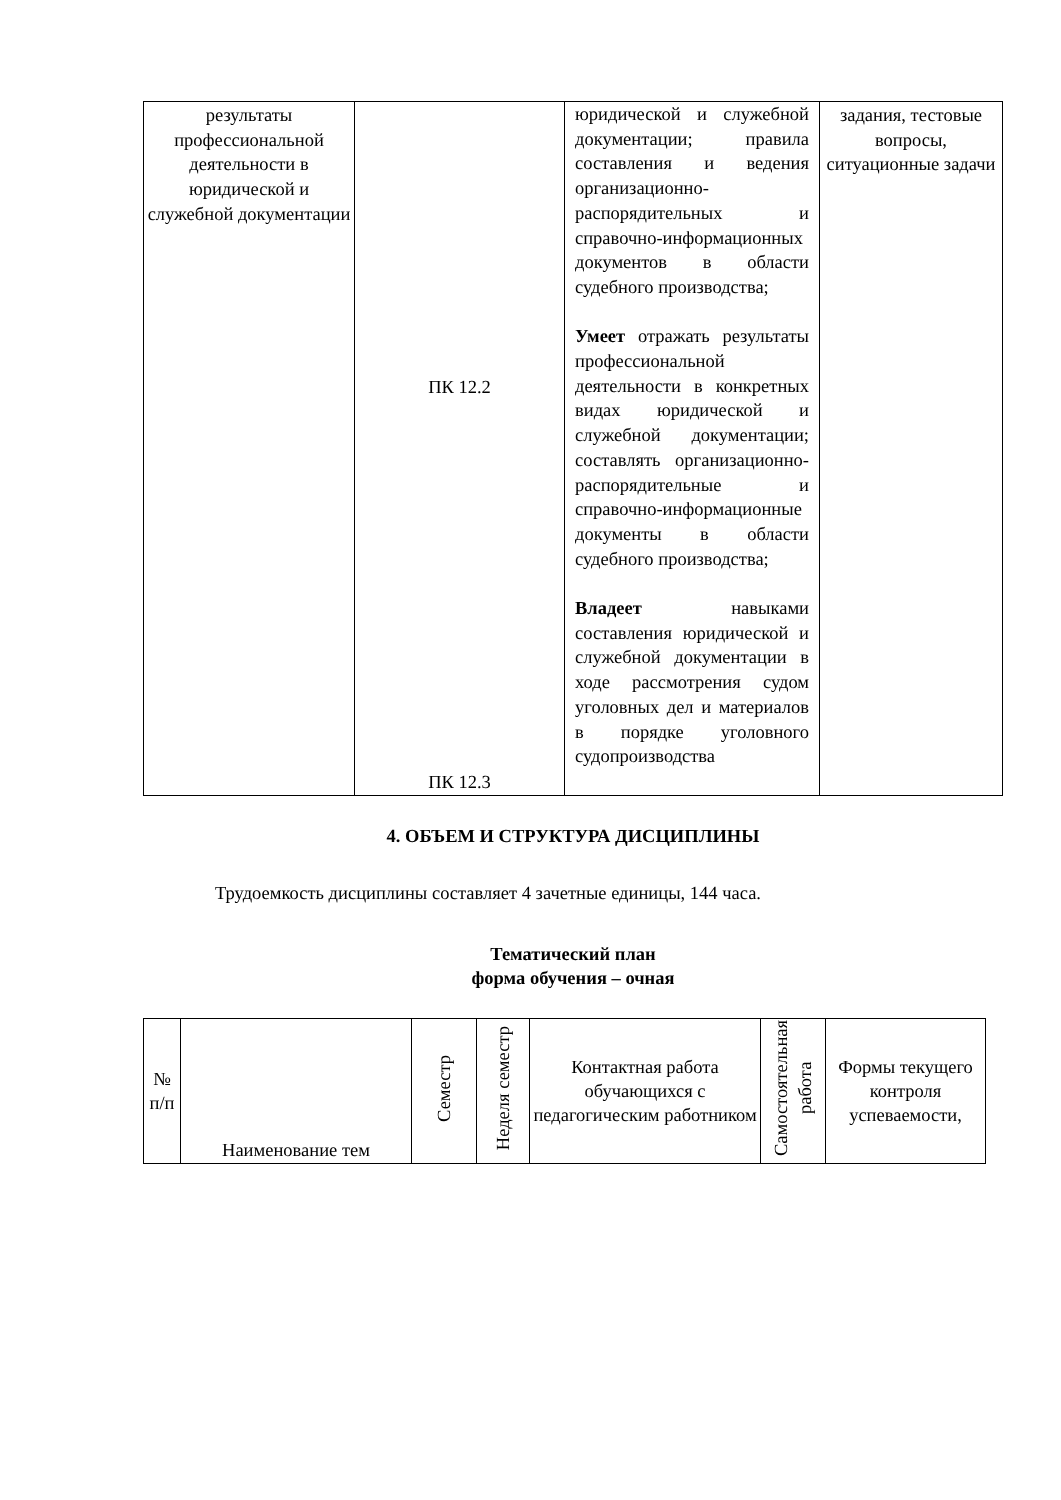| результаты профессиональной деятельности в юридической и служебной документации | ПК 12.2 ПК 12.3 | юридической и служебной документации; правила составления и ведения организационно-распорядительных и справочно-информационных документов в области судебного производства; Умеет отражать результаты профессиональной деятельности в конкретных видах юридической и служебной документации; составлять организационно-распорядительные и справочно-информационные документы в области судебного производства; Владеет навыками составления юридической и служебной документации в ходе рассмотрения судом уголовных дел и материалов в порядке уголовного судопроизводства | задания, тестовые вопросы, ситуационные задачи |
4. ОБЪЕМ И СТРУКТУРА ДИСЦИПЛИНЫ
Трудоемкость дисциплины составляет 4 зачетные единицы, 144 часа.
Тематический план
форма обучения – очная
| № п/п | Наименование тем | Семестр | Неделя семестр | Контактная работа обучающихся с педагогическим работником | Самостоятельная работа | Формы текущего контроля успеваемости, |
| --- | --- | --- | --- | --- | --- | --- |